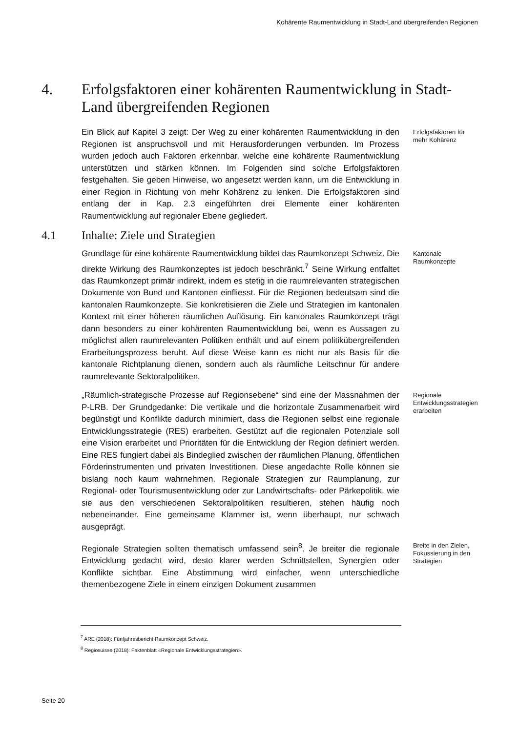Kohärente Raumentwicklung in Stadt-Land übergreifenden Regionen
4. Erfolgsfaktoren einer kohärenten Raumentwicklung in Stadt-Land übergreifenden Regionen
Ein Blick auf Kapitel 3 zeigt: Der Weg zu einer kohärenten Raumentwicklung in den Regionen ist anspruchsvoll und mit Herausforderungen verbunden. Im Prozess wurden jedoch auch Faktoren erkennbar, welche eine kohärente Raumentwicklung unterstützen und stärken können. Im Folgenden sind solche Erfolgsfaktoren festgehalten. Sie geben Hinweise, wo angesetzt werden kann, um die Entwicklung in einer Region in Richtung von mehr Kohärenz zu lenken. Die Erfolgsfaktoren sind entlang der in Kap. 2.3 eingeführten drei Elemente einer kohärenten Raumentwicklung auf regionaler Ebene gegliedert.
Erfolgsfaktoren für mehr Kohärenz
4.1 Inhalte: Ziele und Strategien
Grundlage für eine kohärente Raumentwicklung bildet das Raumkonzept Schweiz. Die direkte Wirkung des Raumkonzeptes ist jedoch beschränkt.<sup>7</sup> Seine Wirkung entfaltet das Raumkonzept primär indirekt, indem es stetig in die raumrelevanten strategischen Dokumente von Bund und Kantonen einfliesst. Für die Regionen bedeutsam sind die kantonalen Raumkonzepte. Sie konkretisieren die Ziele und Strategien im kantonalen Kontext mit einer höheren räumlichen Auflösung. Ein kantonales Raumkonzept trägt dann besonders zu einer kohärenten Raumentwicklung bei, wenn es Aussagen zu möglichst allen raumrelevanten Politiken enthält und auf einem politikübergreifenden Erarbeitungsprozess beruht. Auf diese Weise kann es nicht nur als Basis für die kantonale Richtplanung dienen, sondern auch als räumliche Leitschnur für andere raumrelevante Sektoralpolitiken.
Kantonale Raumkonzepte
„Räumlich-strategische Prozesse auf Regionsebene“ sind eine der Massnahmen der P-LRB. Der Grundgedanke: Die vertikale und die horizontale Zusammenarbeit wird begünstigt und Konflikte dadurch minimiert, dass die Regionen selbst eine regionale Entwicklungsstrategie (RES) erarbeiten. Gestützt auf die regionalen Potenziale soll eine Vision erarbeitet und Prioritäten für die Entwicklung der Region definiert werden. Eine RES fungiert dabei als Bindeglied zwischen der räumlichen Planung, öffentlichen Förderinstrumenten und privaten Investitionen. Diese angedachte Rolle können sie bislang noch kaum wahrnehmen. Regionale Strategien zur Raumplanung, zur Regional- oder Tourismusentwicklung oder zur Landwirtschafts- oder Pärkepolitik, wie sie aus den verschiedenen Sektoralpolitiken resultieren, stehen häufig noch nebeneinander. Eine gemeinsame Klammer ist, wenn überhaupt, nur schwach ausgeprägt.
Regionale Entwicklungsstrategien erarbeiten
Regionale Strategien sollten thematisch umfassend sein<sup>8</sup>. Je breiter die regionale Entwicklung gedacht wird, desto klarer werden Schnittstellen, Synergien oder Konflikte sichtbar. Eine Abstimmung wird einfacher, wenn unterschiedliche themenbezogene Ziele in einem einzigen Dokument zusammen
Breite in den Zielen, Fokussierung in den Strategien
<sup>7</sup> ARE (2018): Fünfjahresbericht Raumkonzept Schweiz.
<sup>8</sup> Regiosuisse (2018): Faktenblatt «Regionale Entwicklungsstrategien».
Seite 20